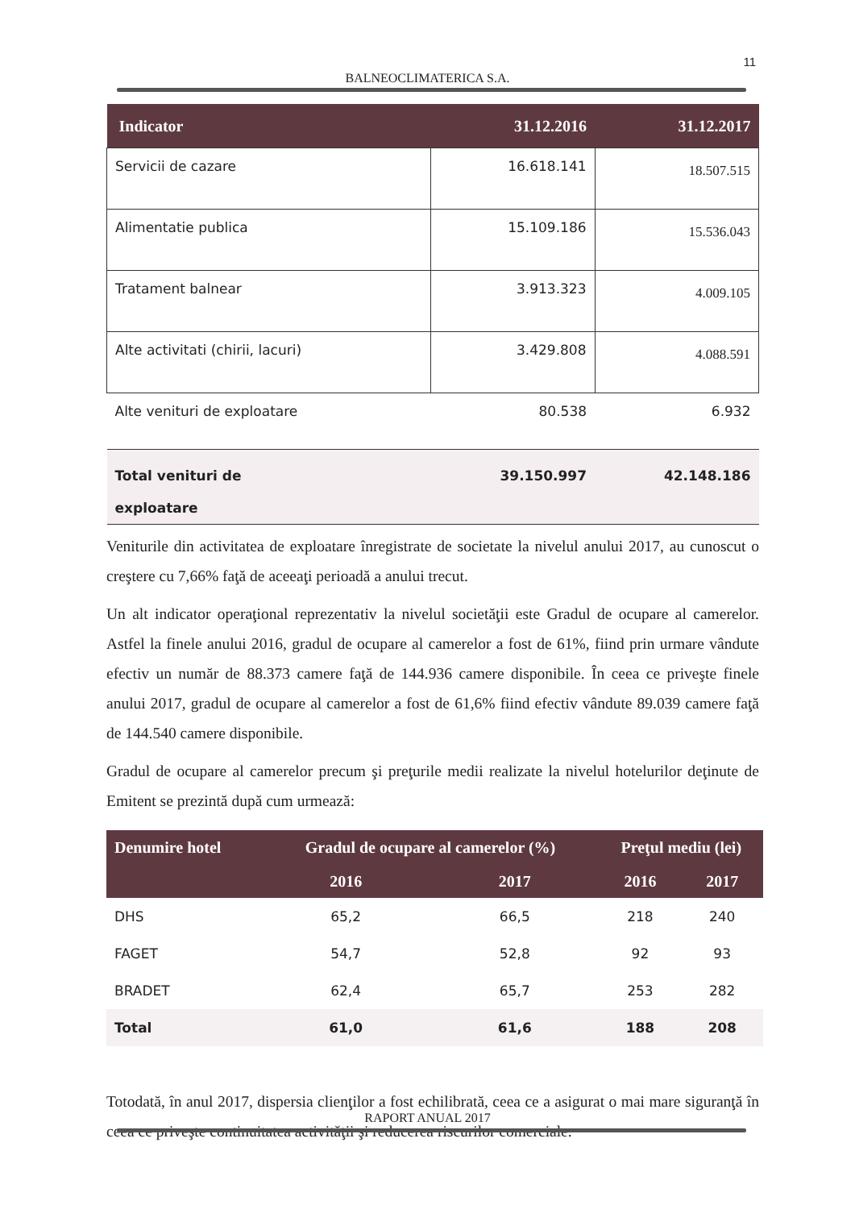11
BALNEOCLIMATERICA S.A.
| Indicator | 31.12.2016 | 31.12.2017 |
| --- | --- | --- |
| Servicii de cazare | 16.618.141 | 18.507.515 |
| Alimentatie publica | 15.109.186 | 15.536.043 |
| Tratament balnear | 3.913.323 | 4.009.105 |
| Alte activitati (chirii, lacuri) | 3.429.808 | 4.088.591 |
| Alte venituri de exploatare | 80.538 | 6.932 |
| Total venituri de exploatare | 39.150.997 | 42.148.186 |
Veniturile din activitatea de exploatare înregistrate de societate la nivelul anului 2017, au cunoscut o creştere cu 7,66% faţă de aceeaţi perioadă a anului trecut.
Un alt indicator operaţional reprezentativ la nivelul societăţii este Gradul de ocupare al camerelor. Astfel la finele anului 2016, gradul de ocupare al camerelor a fost de 61%, fiind prin urmare vândute efectiv un număr de 88.373 camere faţă de 144.936 camere disponibile. În ceea ce priveşte finele anului 2017, gradul de ocupare al camerelor a fost de 61,6% fiind efectiv vândute 89.039 camere faţă de 144.540 camere disponibile.
Gradul de ocupare al camerelor precum şi preţurile medii realizate la nivelul hotelurilor deţinute de Emitent se prezintă după cum urmează:
| Denumire hotel | Gradul de ocupare al camerelor (%) | | Preţul mediu (lei) | |
| --- | --- | --- | --- | --- |
| | 2016 | 2017 | 2016 | 2017 |
| DHS | 65,2 | 66,5 | 218 | 240 |
| FAGET | 54,7 | 52,8 | 92 | 93 |
| BRADET | 62,4 | 65,7 | 253 | 282 |
| Total | 61,0 | 61,6 | 188 | 208 |
Totodată, în anul 2017, dispersia clienţilor a fost echilibrată, ceea ce a asigurat o mai mare siguranţă în ceea ce priveşte continuitatea activităţii şi reducerea riscurilor comerciale.
RAPORT ANUAL 2017